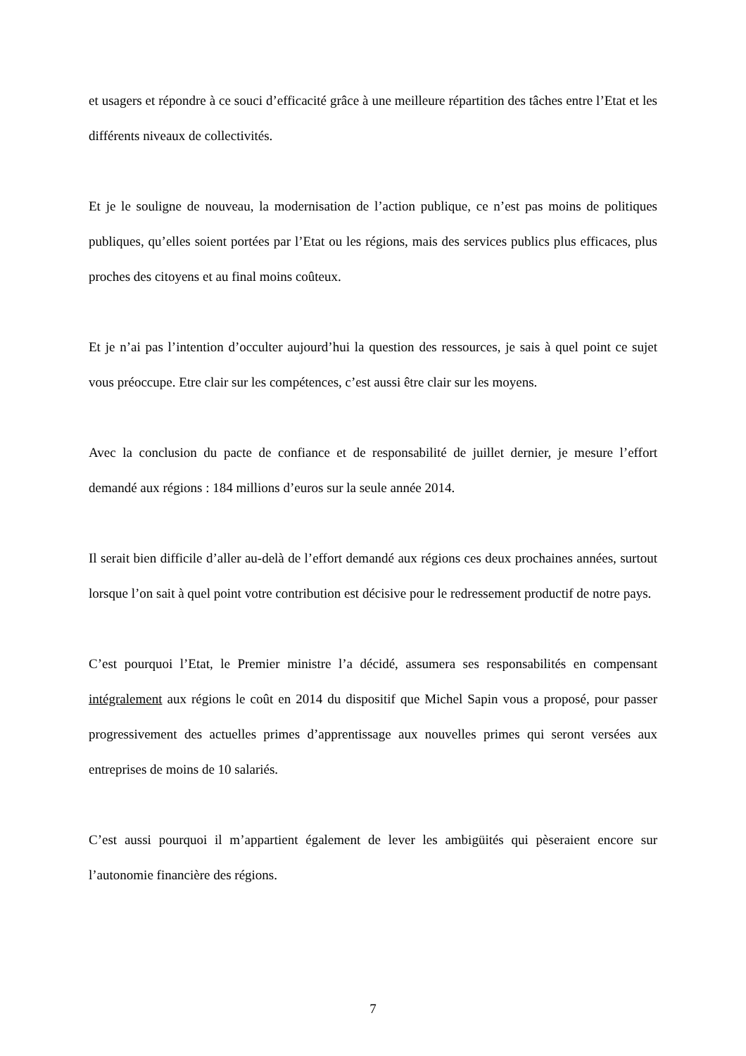et usagers et répondre à ce souci d’efficacité grâce à une meilleure répartition des tâches entre l’Etat et les différents niveaux de collectivités.
Et je le souligne de nouveau, la modernisation de l’action publique, ce n’est pas moins de politiques publiques, qu’elles soient portées par l’Etat ou les régions, mais des services publics plus efficaces, plus proches des citoyens et au final moins coûteux.
Et je n’ai pas l’intention d’occulter aujourd’hui la question des ressources, je sais à quel point ce sujet vous préoccupe. Etre clair sur les compétences, c’est aussi être clair sur les moyens.
Avec la conclusion du pacte de confiance et de responsabilité de juillet dernier, je mesure l’effort demandé aux régions : 184 millions d’euros sur la seule année 2014.
Il serait bien difficile d’aller au-delà de l’effort demandé aux régions ces deux prochaines années, surtout lorsque l’on sait à quel point votre contribution est décisive pour le redressement productif de notre pays.
C’est pourquoi l’Etat, le Premier ministre l’a décidé, assumera ses responsabilités en compensant intégralement aux régions le coût en 2014 du dispositif que Michel Sapin vous a proposé, pour passer progressivement des actuelles primes d’apprentissage aux nouvelles primes qui seront versées aux entreprises de moins de 10 salariés.
C’est aussi pourquoi il m’appartient également de lever les ambigüités qui pèseraient encore sur l’autonomie financière des régions.
7